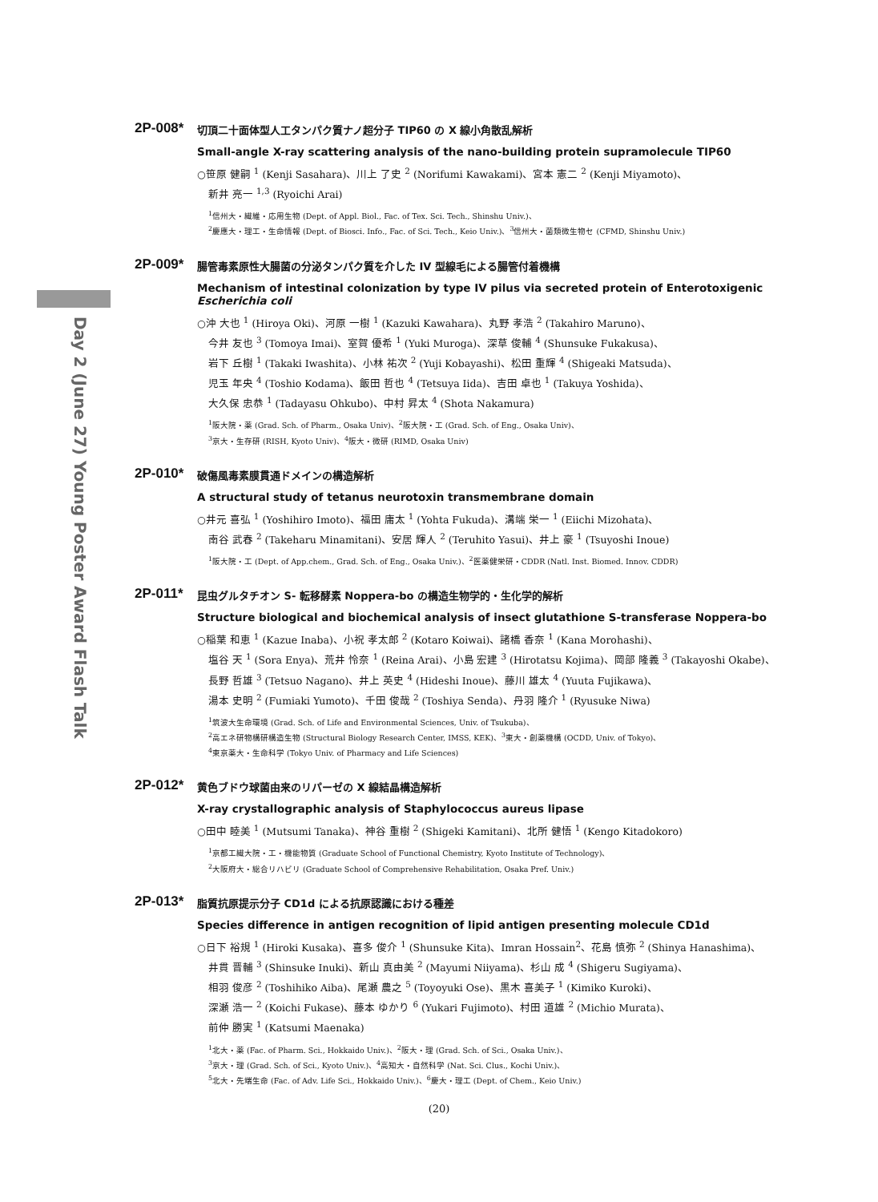Day 2 (June 27) Young Poster Award Flash Talk
2P-008*
切頂二十面体型人工タンパク質ナノ超分子 TIP60 の X 線小角散乱解析
Small-angle X-ray scattering analysis of the nano-building protein supramolecule TIP60
○笹原 健嗣 <sup>1</sup> (Kenji Sasahara)、川上 了史 <sup>2</sup> (Norifumi Kawakami)、宮本 憲二 <sup>2</sup> (Kenji Miyamoto)、
新井 亮一 <sup>1,3</sup> (Ryoichi Arai)
<sup>1</sup> 信州大・繊維・応用生物 (Dept. of Appl. Biol., Fac. of Tex. Sci. Tech., Shinshu Univ.)、
<sup>2</sup> 慶應大・理工・生命情報 (Dept. of Biosci. Info., Fac. of Sci. Tech., Keio Univ.)、<sup>3</sup>信州大・菌類微生物セ (CFMD, Shinshu Univ.)
2P-009*
腸管毒素原性大腸菌の分泌タンパク質を介した IV 型線毛による腸管付着機構
Mechanism of intestinal colonization by type IV pilus via secreted protein of Enterotoxigenic Escherichia coli
○沖 大也 <sup>1</sup> (Hiroya Oki)、河原 一樹 <sup>1</sup> (Kazuki Kawahara)、丸野 孝浩 <sup>2</sup> (Takahiro Maruno)、
今井 友也 <sup>3</sup> (Tomoya Imai)、室賀 優希 <sup>1</sup> (Yuki Muroga)、深草 俊輔 <sup>4</sup> (Shunsuke Fukakusa)、
岩下 丘樹 <sup>1</sup> (Takaki Iwashita)、小林 祐次 <sup>2</sup> (Yuji Kobayashi)、松田 重輝 <sup>4</sup> (Shigeaki Matsuda)、
児玉 年央 <sup>4</sup> (Toshio Kodama)、飯田 哲也 <sup>4</sup> (Tetsuya Iida)、吉田 卓也 <sup>1</sup> (Takuya Yoshida)、
大久保 忠恭 <sup>1</sup> (Tadayasu Ohkubo)、中村 昇太 <sup>4</sup> (Shota Nakamura)
<sup>1</sup> 阪大院・薬 (Grad. Sch. of Pharm., Osaka Univ)、<sup>2</sup>阪大院・工 (Grad. Sch. of Eng., Osaka Univ)、
<sup>3</sup> 京大・生存研 (RISH, Kyoto Univ)、<sup>4</sup>阪大・微研 (RIMD, Osaka Univ)
2P-010*
破傷風毒素膜貫通ドメインの構造解析
A structural study of tetanus neurotoxin transmembrane domain
○井元 喜弘 <sup>1</sup> (Yoshihiro Imoto)、福田 庸太 <sup>1</sup> (Yohta Fukuda)、溝端 栄一 <sup>1</sup> (Eiichi Mizohata)、
南谷 武春 <sup>2</sup> (Takeharu Minamitani)、安居 輝人 <sup>2</sup> (Teruhito Yasui)、井上 豪 <sup>1</sup> (Tsuyoshi Inoue)
<sup>1</sup> 阪大院・工 (Dept. of App.chem., Grad. Sch. of Eng., Osaka Univ.)、<sup>2</sup>医薬健栄研・CDDR (Natl. Inst. Biomed. Innov. CDDR)
2P-011*
昆虫グルタチオン S- 転移酵素 Noppera-bo の構造生物学的・生化学的解析
Structure biological and biochemical analysis of insect glutathione S-transferase Noppera-bo
○稲葉 和恵 <sup>1</sup> (Kazue Inaba)、小祝 孝太郎 <sup>2</sup> (Kotaro Koiwai)、諸橋 香奈 <sup>1</sup> (Kana Morohashi)、
塩谷 天 <sup>1</sup> (Sora Enya)、荒井 怜奈 <sup>1</sup> (Reina Arai)、小島 宏建 <sup>3</sup> (Hirotatsu Kojima)、岡部 隆義 <sup>3</sup> (Takayoshi Okabe)、
長野 哲雄 <sup>3</sup> (Tetsuo Nagano)、井上 英史 <sup>4</sup> (Hideshi Inoue)、藤川 雄太 <sup>4</sup> (Yuuta Fujikawa)、
湯本 史明 <sup>2</sup> (Fumiaki Yumoto)、千田 俊哉 <sup>2</sup> (Toshiya Senda)、丹羽 隆介 <sup>1</sup> (Ryusuke Niwa)
<sup>1</sup> 筑波大生命環境 (Grad. Sch. of Life and Environmental Sciences, Univ. of Tsukuba)、
<sup>2</sup> 高エネ研物構研構造生物 (Structural Biology Research Center, IMSS, KEK)、<sup>3</sup>東大・創薬機構 (OCDD, Univ. of Tokyo)、
<sup>4</sup> 東京薬大・生命科学 (Tokyo Univ. of Pharmacy and Life Sciences)
2P-012*
黄色ブドウ球菌由来のリパーゼの X 線結晶構造解析
X-ray crystallographic analysis of Staphylococcus aureus lipase
○田中 睦美 <sup>1</sup> (Mutsumi Tanaka)、神谷 重樹 <sup>2</sup> (Shigeki Kamitani)、北所 健悟 <sup>1</sup> (Kengo Kitadokoro)
<sup>1</sup> 京都工繊大院・工・機能物質 (Graduate School of Functional Chemistry, Kyoto Institute of Technology)、
<sup>2</sup> 大阪府大・総合リハビリ (Graduate School of Comprehensive Rehabilitation, Osaka Pref. Univ.)
2P-013*
脂質抗原提示分子 CD1d による抗原認識における種差
Species difference in antigen recognition of lipid antigen presenting molecule CD1d
○日下 裕規 <sup>1</sup> (Hiroki Kusaka)、喜多 俊介 <sup>1</sup> (Shunsuke Kita)、Imran Hossain<sup>2</sup>、花島 慎弥 <sup>2</sup> (Shinya Hanashima)、
井貫 晋輔 <sup>3</sup> (Shinsuke Inuki)、新山 真由美 <sup>2</sup> (Mayumi Niiyama)、杉山 成 <sup>4</sup> (Shigeru Sugiyama)、
相羽 俊彦 <sup>2</sup> (Toshihiko Aiba)、尾瀬 農之 <sup>5</sup> (Toyoyuki Ose)、黒木 喜美子 <sup>1</sup> (Kimiko Kuroki)、
深瀬 浩一 <sup>2</sup> (Koichi Fukase)、藤本 ゆかり <sup>6</sup> (Yukari Fujimoto)、村田 道雄 <sup>2</sup> (Michio Murata)、
前仲 勝実 <sup>1</sup> (Katsumi Maenaka)
<sup>1</sup> 北大・薬 (Fac. of Pharm. Sci., Hokkaido Univ.)、<sup>2</sup>阪大・理 (Grad. Sch. of Sci., Osaka Univ.)、
<sup>3</sup> 京大・理 (Grad. Sch. of Sci., Kyoto Univ.)、<sup>4</sup>高知大・自然科学 (Nat. Sci. Clus., Kochi Univ.)、
<sup>5</sup> 北大・先端生命 (Fac. of Adv. Life Sci., Hokkaido Univ.)、<sup>6</sup>慶大・理工 (Dept. of Chem., Keio Univ.)
(20)